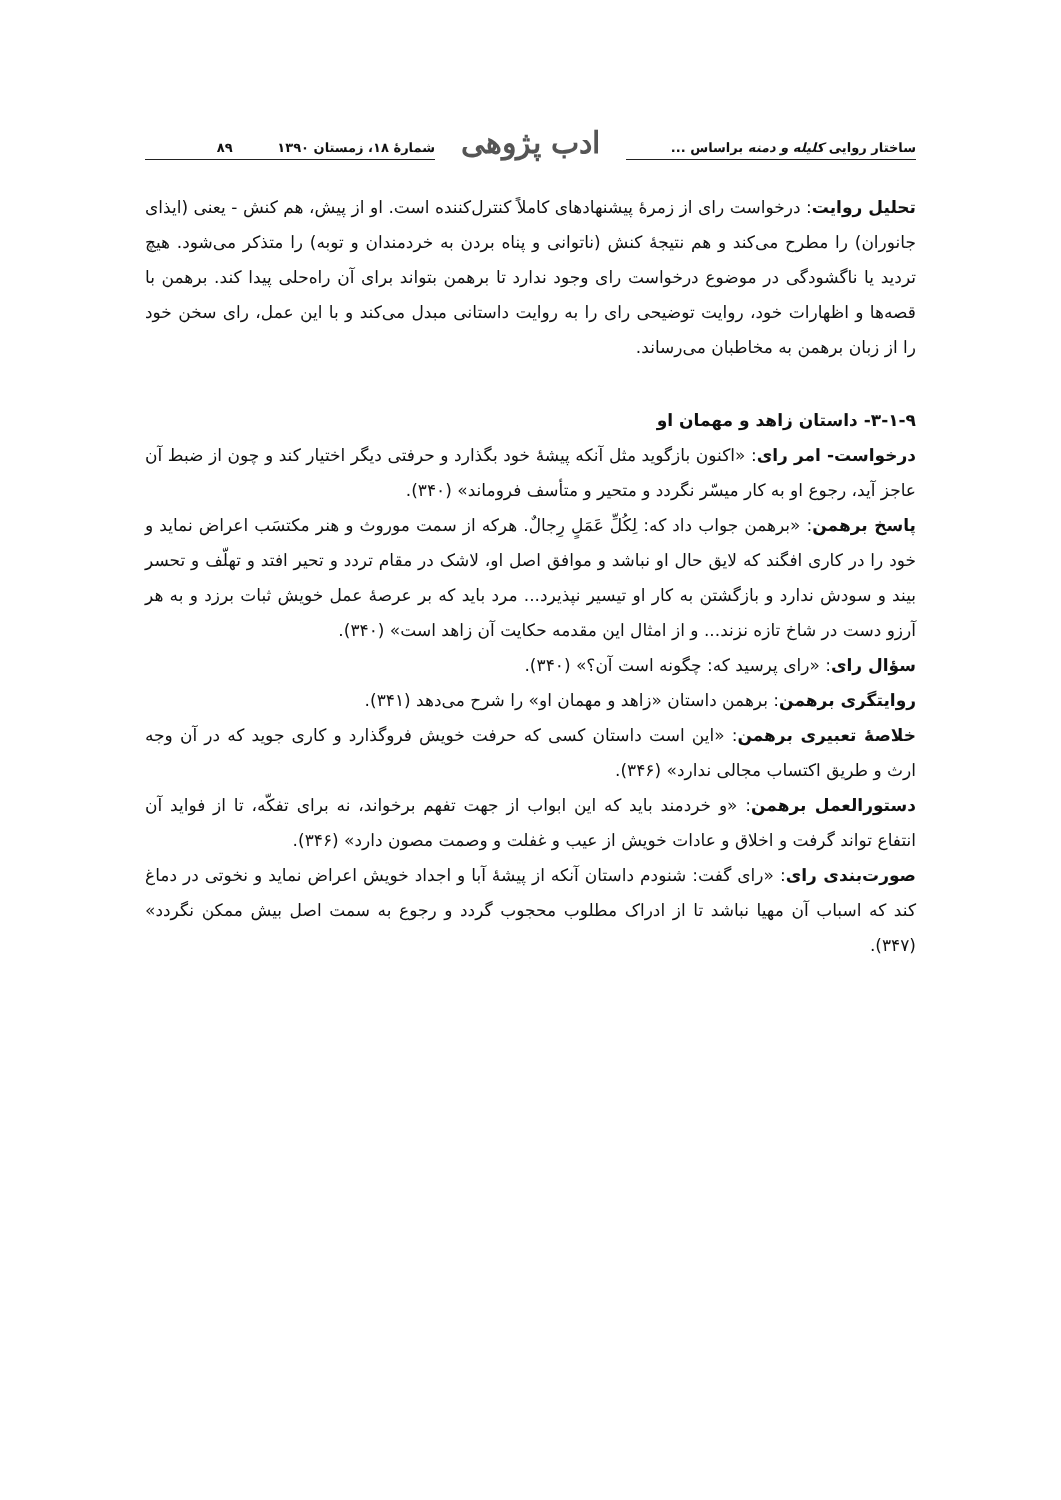ساختار روایی کلیله و دمنه براساس ...
ادب پژوهی
شمارۀ ۱۸، زمستان ۱۳۹۰ ۸۹
تحلیل روایت: درخواست رای از زمرۀ پیشنهادهای کاملاً کنترل‌کننده است. او از پیش، هم کنش - یعنی (ایذای جانوران) را مطرح می‌کند و هم نتیجۀ کنش (ناتوانی و پناه بردن به خردمندان و توبه) را متذکر می‌شود. هیچ تردید یا ناگشودگی در موضوع درخواست رای وجود ندارد تا برهمن بتواند برای آن راه‌حلی پیدا کند. برهمن با قصه‌ها و اظهارات خود، روایت توضیحی رای را به روایت داستانی مبدل می‌کند و با این عمل، رای سخن خود را از زبان برهمن به مخاطبان می‌رساند.
۳-۱-۹- داستان زاهد و مهمان او
درخواست- امر رای: «اکنون بازگوید مثل آنکه پیشۀ خود بگذارد و حرفتی دیگر اختیار کند و چون از ضبط آن عاجز آید، رجوع او به کار میسّر نگردد و متحیر و متأسف فروماند» (۳۴۰).
پاسخ برهمن: «برهمن جواب داد که: لِکُلِّ عَمَلٍ رِجالٌ. هرکه از سمت موروث و هنر مکتسَب اعراض نماید و خود را در کاری افگند که لایق حال او نباشد و موافق اصل او، لاشک در مقام تردد و تحیر افتد و تهلّف و تحسر بیند و سودش ندارد و بازگشتن به کار او تیسیر نپذیرد... مرد باید که بر عرصۀ عمل خویش ثبات برزد و به هر آرزو دست در شاخ تازه نزند... و از امثال این مقدمه حکایت آن زاهد است» (۳۴۰).
سؤال رای: «رای پرسید که: چگونه است آن؟» (۳۴۰).
روایتگری برهمن: برهمن داستان «زاهد و مهمان او» را شرح می‌دهد (۳۴۱).
خلاصۀ تعبیری برهمن: «این است داستان کسی که حرفت خویش فروگذارد و کاری جوید که در آن وجه ارث و طریق اکتساب مجالی ندارد» (۳۴۶).
دستورالعمل برهمن: «و خردمند باید که این ابواب از جهت تفهم برخواند، نه برای تفکّه، تا از فواید آن انتفاع تواند گرفت و اخلاق و عادات خویش از عیب و غفلت و وصمت مصون دارد» (۳۴۶).
صورت‌بندی رای: «رای گفت: شنودم داستان آنکه از پیشۀ آبا و اجداد خویش اعراض نماید و نخوتی در دماغ کند که اسباب آن مهیا نباشد تا از ادراک مطلوب محجوب گردد و رجوع به سمت اصل بیش ممکن نگردد» (۳۴۷).